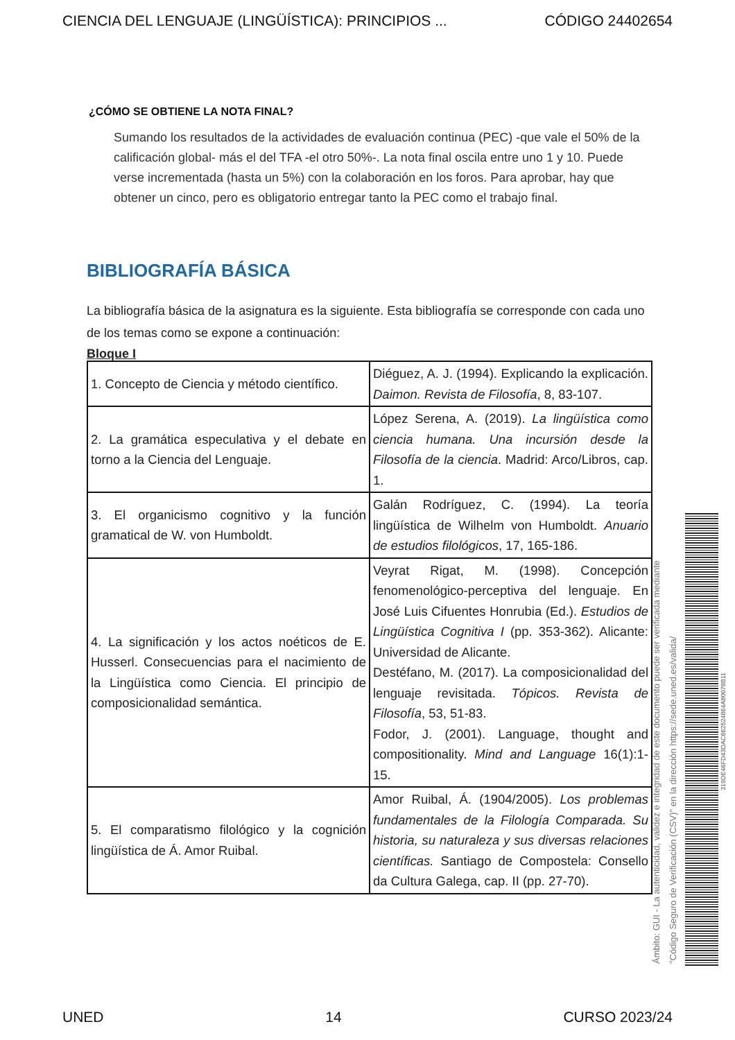CIENCIA DEL LENGUAJE (LINGÜÍSTICA): PRINCIPIOS ... CÓDIGO 24402654
¿CÓMO SE OBTIENE LA NOTA FINAL?
Sumando los resultados de la actividades de evaluación continua (PEC) -que vale el 50% de la calificación global- más el del TFA -el otro 50%-. La nota final oscila entre uno 1 y 10. Puede verse incrementada (hasta un 5%) con la colaboración en los foros. Para aprobar, hay que obtener un cinco, pero es obligatorio entregar tanto la PEC como el trabajo final.
BIBLIOGRAFÍA BÁSICA
La bibliografía básica de la asignatura es la siguiente. Esta bibliografía se corresponde con cada uno de los temas como se expone a continuación:
Bloque I
| 1. Concepto de Ciencia y método científico. | Diéguez, A. J. (1994). Explicando la explicación. Daimon. Revista de Filosofía , 8, 83-107. |
| 2. La gramática especulativa y el debate en torno a la Ciencia del Lenguaje. | López Serena, A. (2019). La lingüística como ciencia humana. Una incursión desde la Filosofía de la ciencia . Madrid: Arco/Libros, cap. 1. |
| 3. El organicismo cognitivo y la función gramatical de W. von Humboldt. | Galán Rodríguez, C. (1994). La teoría lingüística de Wilhelm von Humboldt. Anuario de estudios filológicos , 17, 165-186. |
| 4. La significación y los actos noéticos de E. Husserl. Consecuencias para el nacimiento de la Lingüística como Ciencia. El principio de composicionalidad semántica. | Veyrat Rigat, M. (1998). Concepción fenomenológico-perceptiva del lenguaje. En José Luis Cifuentes Honrubia (Ed.). Estudios de Lingüística Cognitiva I (pp. 353-362). Alicante: Universidad de Alicante. Destéfano, M. (2017). La composicionalidad del lenguaje revisitada. Tópicos. Revista de Filosofía , 53, 51-83. Fodor, J. (2001). Language, thought and compositionality. Mind and Language 16(1):1-15. |
| 5. El comparatismo filológico y la cognición lingüística de Á. Amor Ruibal. | Amor Ruibal, Á. (1904/2005). Los problemas fundamentales de la Filología Comparada. Su historia, su naturaleza y sus diversas relaciones científicas. Santiago de Compostela: Consello da Cultura Galega, cap. II (pp. 27-70). |
Ámbito: GUI - La autenticidad, validez e integridad de este documento puede ser verificada mediante
"Código Seguro de Verificación (CSV)" en la dirección https://sede.uned.es/valida/
319DE46FD43DAC662524864A80078B11
UNED 14 CURSO 2023/24